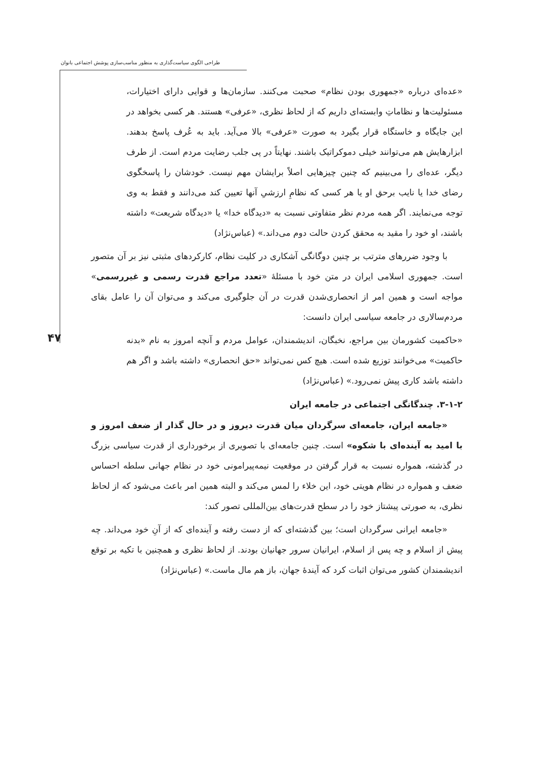طراحی الگوی سیاست‌گذاری به منظور مناسب‌سازی پوشش اجتماعی بانوان
۴۷
«عده‌ای درباره «جمهوری بودن نظام» صحبت می‌کنند. سازمان‌ها و قوایی دارای اختیارات، مسئولیت‌ها و نظاماتِ وابسته‌ای داریم که از لحاظ نظری، «عرفی» هستند. هر کسی بخواهد در این جایگاه و خاستگاه قرار بگیرد به صورت «عرفی» بالا می‌آید. باید به عُرف پاسخ بدهند. ابزارهایش هم می‌توانند خیلی دموکراتیک باشند. نهایتاً در پی جلب رضایت مردم است. از طرف دیگر، عده‌ای را می‌بینیم که چنین چیزهایی اصلاً برایشان مهم نیست. خودشان را پاسخگوی رضای خدا یا نایب برحق او یا هر کسی که نظامِ ارزشیِ آنها تعیین کند می‌دانند و فقط به وی توجه می‌نمایند. اگر همه مردم نظر متفاوتی نسبت به «دیدگاه خدا» یا «دیدگاه شریعت» داشته باشند، او خود را مقید به محقق کردن حالت دوم می‌داند.» (عباس‌نژاد)
با وجود ضررهای مترتب بر چنین دوگانگی آشکاری در کلیت نظام، کارکردهای مثبتی نیز بر آن متصور است. جمهوری اسلامی ایران در متن خود با مسئلۀ «تعدد مراجع قدرت رسمی و غیررسمی» مواجه است و همین امر از انحصاری‌شدن قدرت در آن جلوگیری می‌کند و می‌توان آن را عامل بقای مردم‌سالاری در جامعه سیاسی ایران دانست:
«حاکمیت کشورمان بین مراجع، نخبگان، اندیشمندان، عوامل مردم و آنچه امروز به نام «بدنه حاکمیت» می‌خوانند توزیع شده است. هیچ کس نمی‌تواند «حق انحصاری» داشته باشد و اگر هم داشته باشد کاری پیش نمی‌رود.» (عباس‌نژاد)
۳-۱-۲. چندگانگی اجتماعی در جامعه ایران
«جامعه ایران، جامعه‌ای سرگردان میان قدرت دیروز و در حال گذار از ضعف امروز و با امید به آینده‌ای با شکوه» است. چنین جامعه‌ای با تصویری از برخورداری از قدرت سیاسی بزرگ در گذشته، همواره نسبت به قرار گرفتن در موقعیت نیمه‌پیرامونی خود در نظام جهانی سلطه احساس ضعف و همواره در نظام هویتی خود، این خلاء را لمس می‌کند و البته همین امر باعث می‌شود که از لحاظ نظری، به صورتی پیشتاز خود را در سطح قدرت‌های بین‌المللی تصور کند:
«جامعه ایرانی سرگردان است؛ بین گذشته‌ای که از دست رفته و آینده‌ای که از آنِ خود می‌داند. چه پیش از اسلام و چه پس از اسلام، ایرانیان سرور جهانیان بودند. از لحاظ نظری و همچنین با تکیه بر توقع اندیشمندان کشور می‌توان اثبات کرد که آیندۀ جهان، باز هم مال ماست.» (عباس‌نژاد)